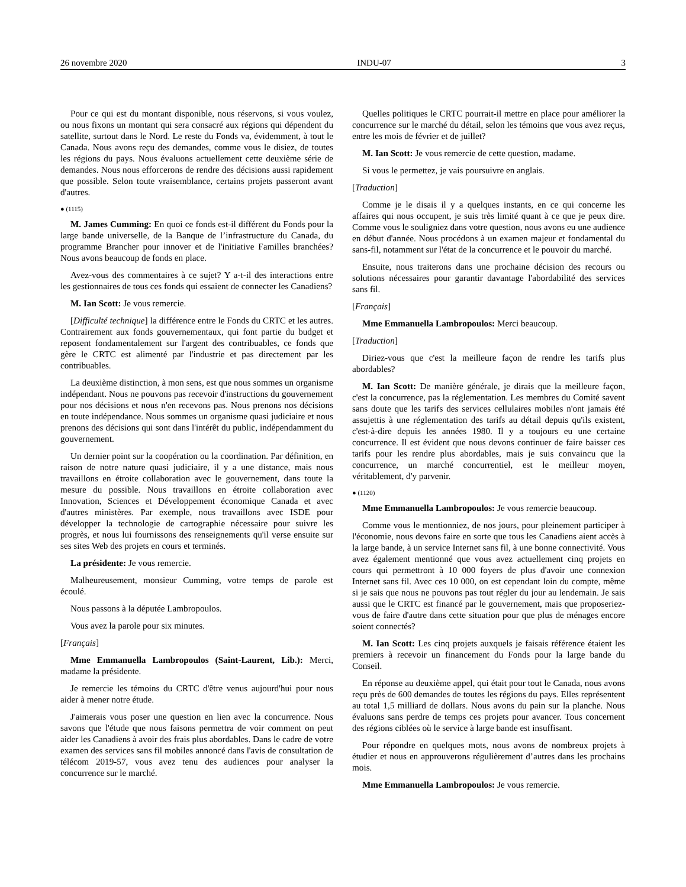26 novembre 2020 INDU-07 3
Pour ce qui est du montant disponible, nous réservons, si vous voulez, ou nous fixons un montant qui sera consacré aux régions qui dépendent du satellite, surtout dans le Nord. Le reste du Fonds va, évidemment, à tout le Canada. Nous avons reçu des demandes, comme vous le disiez, de toutes les régions du pays. Nous évaluons actuellement cette deuxième série de demandes. Nous nous efforcerons de rendre des décisions aussi rapidement que possible. Selon toute vraisemblance, certains projets passeront avant d'autres.
● (1115)
M. James Cumming: En quoi ce fonds est-il différent du Fonds pour la large bande universelle, de la Banque de l’infrastructure du Canada, du programme Brancher pour innover et de l'initiative Familles branchées? Nous avons beaucoup de fonds en place.
Avez-vous des commentaires à ce sujet? Y a-t-il des interactions entre les gestionnaires de tous ces fonds qui essaient de connecter les Canadiens?
M. Ian Scott: Je vous remercie.
[Difficulté technique] la différence entre le Fonds du CRTC et les autres. Contrairement aux fonds gouvernementaux, qui font partie du budget et reposent fondamentalement sur l'argent des contribuables, ce fonds que gère le CRTC est alimenté par l'industrie et pas directement par les contribuables.
La deuxième distinction, à mon sens, est que nous sommes un organisme indépendant. Nous ne pouvons pas recevoir d'instructions du gouvernement pour nos décisions et nous n'en recevons pas. Nous prenons nos décisions en toute indépendance. Nous sommes un organisme quasi judiciaire et nous prenons des décisions qui sont dans l'intérêt du public, indépendamment du gouvernement.
Un dernier point sur la coopération ou la coordination. Par définition, en raison de notre nature quasi judiciaire, il y a une distance, mais nous travaillons en étroite collaboration avec le gouvernement, dans toute la mesure du possible. Nous travaillons en étroite collaboration avec Innovation, Sciences et Développement économique Canada et avec d'autres ministères. Par exemple, nous travaillons avec ISDE pour développer la technologie de cartographie nécessaire pour suivre les progrès, et nous lui fournissons des renseignements qu'il verse ensuite sur ses sites Web des projets en cours et terminés.
La présidente: Je vous remercie.
Malheureusement, monsieur Cumming, votre temps de parole est écoulé.
Nous passons à la députée Lambropoulos.
Vous avez la parole pour six minutes.
[Français]
Mme Emmanuella Lambropoulos (Saint-Laurent, Lib.): Merci, madame la présidente.
Je remercie les témoins du CRTC d'être venus aujourd'hui pour nous aider à mener notre étude.
J'aimerais vous poser une question en lien avec la concurrence. Nous savons que l'étude que nous faisons permettra de voir comment on peut aider les Canadiens à avoir des frais plus abordables. Dans le cadre de votre examen des services sans fil mobiles annoncé dans l'avis de consultation de télécom 2019-57, vous avez tenu des audiences pour analyser la concurrence sur le marché.
Quelles politiques le CRTC pourrait-il mettre en place pour améliorer la concurrence sur le marché du détail, selon les témoins que vous avez reçus, entre les mois de février et de juillet?
M. Ian Scott: Je vous remercie de cette question, madame.
Si vous le permettez, je vais poursuivre en anglais.
[Traduction]
Comme je le disais il y a quelques instants, en ce qui concerne les affaires qui nous occupent, je suis très limité quant à ce que je peux dire. Comme vous le souligniez dans votre question, nous avons eu une audience en début d'année. Nous procédons à un examen majeur et fondamental du sans-fil, notamment sur l'état de la concurrence et le pouvoir du marché.
Ensuite, nous traiterons dans une prochaine décision des recours ou solutions nécessaires pour garantir davantage l'abordabilité des services sans fil.
[Français]
Mme Emmanuella Lambropoulos: Merci beaucoup.
[Traduction]
Diriez-vous que c'est la meilleure façon de rendre les tarifs plus abordables?
M. Ian Scott: De manière générale, je dirais que la meilleure façon, c'est la concurrence, pas la réglementation. Les membres du Comité savent sans doute que les tarifs des services cellulaires mobiles n'ont jamais été assujettis à une réglementation des tarifs au détail depuis qu'ils existent, c'est-à-dire depuis les années 1980. Il y a toujours eu une certaine concurrence. Il est évident que nous devons continuer de faire baisser ces tarifs pour les rendre plus abordables, mais je suis convaincu que la concurrence, un marché concurrentiel, est le meilleur moyen, véritablement, d'y parvenir.
● (1120)
Mme Emmanuella Lambropoulos: Je vous remercie beaucoup.
Comme vous le mentionniez, de nos jours, pour pleinement participer à l'économie, nous devons faire en sorte que tous les Canadiens aient accès à la large bande, à un service Internet sans fil, à une bonne connectivité. Vous avez également mentionné que vous avez actuellement cinq projets en cours qui permettront à 10 000 foyers de plus d'avoir une connexion Internet sans fil. Avec ces 10 000, on est cependant loin du compte, même si je sais que nous ne pouvons pas tout régler du jour au lendemain. Je sais aussi que le CRTC est financé par le gouvernement, mais que proposeriez-vous de faire d'autre dans cette situation pour que plus de ménages encore soient connectés?
M. Ian Scott: Les cinq projets auxquels je faisais référence étaient les premiers à recevoir un financement du Fonds pour la large bande du Conseil.
En réponse au deuxième appel, qui était pour tout le Canada, nous avons reçu près de 600 demandes de toutes les régions du pays. Elles représentent au total 1,5 milliard de dollars. Nous avons du pain sur la planche. Nous évaluons sans perdre de temps ces projets pour avancer. Tous concernent des régions ciblées où le service à large bande est insuffisant.
Pour répondre en quelques mots, nous avons de nombreux projets à étudier et nous en approuverons régulièrement d’autres dans les prochains mois.
Mme Emmanuella Lambropoulos: Je vous remercie.